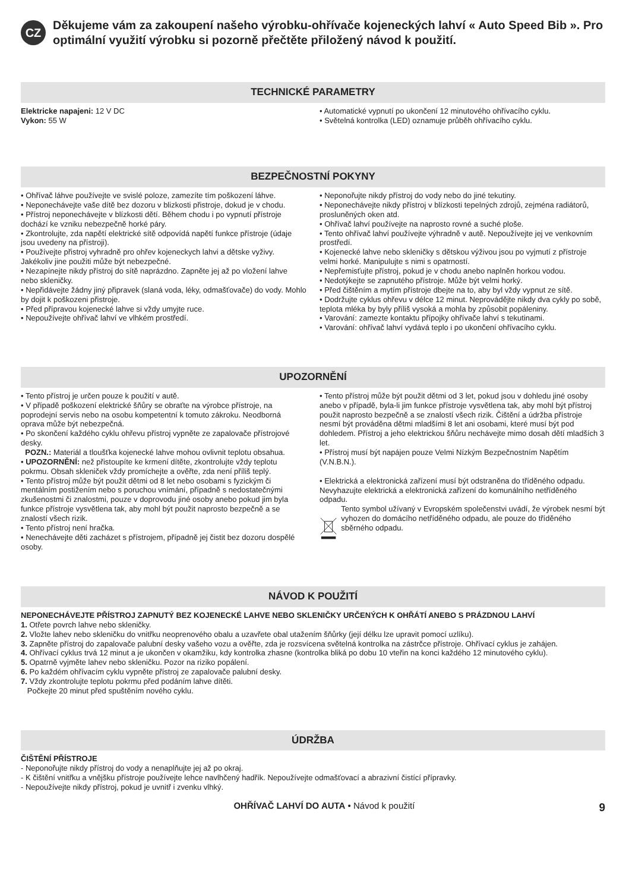CZ
Děkujeme vám za zakoupení našeho výrobku-ohřívače kojeneckých lahví « Auto Speed Bib ». Pro optimální využití výrobku si pozorně přečtěte přiložený návod k použití.
TECHNICKÉ PARAMETRY
Elektricke napajeni: 12 V DC
Vykon: 55 W
• Automatické vypnutí po ukončení 12 minutového ohřívacího cyklu.
• Světelná kontrolka (LED) oznamuje průběh ohřívacího cyklu.
BEZPEČNOSTNÍ POKYNY
• Ohřívač láhve používejte ve svislé poloze, zamezíte tím poškození láhve.
• Neponechávejte vaše dítě bez dozoru v blizkosti přistroje, dokud je v chodu.
• Přístroj neponechávejte v blízkosti dětí. Během chodu i po vypnutí přístroje dochází ke vzniku nebezpečně horké páry.
• Zkontrolujte, zda napětí elektrické sítě odpovídá napětí funkce přístroje (údaje jsou uvedeny na přístroji).
• Používejte přistroj vyhradně pro ohřev kojeneckych lahvi a dětske vyživy. Jakékoliv jine použiti může být nebezpečné.
• Nezapínejte nikdy přístroj do sítě naprázdno. Zapněte jej až po vložení lahve nebo skleničky.
• Nepřidávejte žádny jiný připravek (slaná voda, léky, odmašťovače) do vody. Mohlo by dojit k poškozeni přistroje.
• Před přípravou kojenecké lahve si vždy umyjte ruce.
• Nepoužívejte ohřívač lahví ve vlhkém prostředí.
• Neponořujte nikdy přístroj do vody nebo do jiné tekutiny.
• Neponechávejte nikdy přístroj v blízkosti tepelných zdrojů, zejména radiátorů, prosluněných oken atd.
• Ohřívač lahví používejte na naprosto rovné a suché ploše.
• Tento ohřívač lahví používejte výhradně v autě. Nepoužívejte jej ve venkovním prostředí.
• Kojenecké lahve nebo skleničky s dětskou výživou jsou po vyjmutí z přístroje velmi horké. Manipulujte s nimi s opatrností.
• Nepřemisťujte přístroj, pokud je v chodu anebo naplněn horkou vodou.
• Nedotýkejte se zapnutého přístroje. Může být velmi horký.
• Před čištěním a mytím přístroje dbejte na to, aby byl vždy vypnut ze sítě.
• Dodržujte cyklus ohřevu v délce 12 minut. Neprovádějte nikdy dva cykly po sobě, teplota mléka by byly příliš vysoká a mohla by způsobit popáleniny.
• Varování: zamezte kontaktu přípojky ohřívače lahví s tekutinami.
• Varování: ohřívač lahví vydává teplo i po ukončení ohřívacího cyklu.
UPOZORNĚNÍ
• Tento přístroj je určen pouze k použití v autě.
• V případě poškození elektrické šňůry se obraťte na výrobce přístroje, na poprodejní servis nebo na osobu kompetentní k tomuto zákroku. Neodborná oprava může být nebezpečná.
• Po skončení každého cyklu ohřevu přístroj vypněte ze zapalovače přístrojové desky.
POZN.: Materiál a tloušťka kojenecké lahve mohou ovlivnit teplotu obsahua.
• UPOZORNĚNÍ: než přistoupíte ke krmení dítěte, zkontrolujte vždy teplotu pokrmu. Obsah skleniček vždy promíchejte a ověřte, zda není příliš teplý.
• Tento přístroj může být použit dětmi od 8 let nebo osobami s fyzickým či mentálním postižením nebo s poruchou vnímání, případně s nedostatečnými zkušenostmi či znalostmi, pouze v doprovodu jiné osoby anebo pokud jim byla funkce přístroje vysvětlena tak, aby mohl být použit naprosto bezpečně a se znalostí všech rizik.
• Tento přístroj není hračka.
• Nenechávejte děti zacházet s přístrojem, případně jej čistit bez dozoru dospělé osoby.
• Tento přístroj může být použit dětmi od 3 let, pokud jsou v dohledu jiné osoby anebo v případě, byla-li jim funkce přístroje vysvětlena tak, aby mohl být přístroj použit naprosto bezpečně a se znalostí všech rizik. Čištění a údržba přístroje nesmí být prováděna dětmi mladšími 8 let ani osobami, které musí být pod dohledem. Přístroj a jeho elektrickou šňůru nechávejte mimo dosah dětí mladších 3 let.
• Přístroj musí být napájen pouze Velmi Nízkým Bezpečnostním Napětím (V.N.B.N.).
• Elektrická a elektronická zařízení musí být odstraněna do tříděného odpadu. Nevyhazujte elektrická a elektronická zařízení do komunálního netříděného odpadu.
Tento symbol užívaný v Evropském společenstvi uvádí, že výrobek nesmí být vyhozen do domácího netříděného odpadu, ale pouze do tříděného sběrného odpadu.
NÁVOD K POUŽITÍ
NEPONECHÁVEJTE PŘÍSTROJ ZAPNUTÝ BEZ KOJENECKÉ LAHVE NEBO SKLENIČKY URČENÝCH K OHŘÁTÍ ANEBO S PRÁZDNOU LAHVÍ
1. Otřete povrch lahve nebo skleničky.
2. Vložte lahev nebo skleničku do vnitřku neoprenového obalu a uzavřete obal utažením šňůrky (její délku lze upravit pomocí uzlíku).
3. Zapněte přístroj do zapalovače palubní desky vašeho vozu a ověřte, zda je rozsvícena světelná kontrolka na zástrčce přístroje. Ohřívací cyklus je zahájen.
4. Ohřívací cyklus trvá 12 minut a je ukončen v okamžiku, kdy kontrolka zhasne (kontrolka bliká po dobu 10 vteřin na konci každého 12 minutového cyklu).
5. Opatrně vyjměte lahev nebo skleničku. Pozor na riziko popálení.
6. Po každém ohřívacím cyklu vypněte přístroj ze zapalovače palubní desky.
7. Vždy zkontrolujte teplotu pokrmu před podáním lahve dítěti.
Počkejte 20 minut před spuštěním nového cyklu.
ÚDRŽBA
ČIŠTĚNÍ PŘÍSTROJE
- Neponořujte nikdy přístroj do vody a nenaplňujte jej až po okraj.
- K čištění vnitřku a vnějšku přístroje používejte lehce navlhčený hadřík. Nepoužívejte odmašťovací a abrazivní čistící přípravky.
- Nepoužívejte nikdy přístroj, pokud je uvnitř i zvenku vlhký.
OHŘÍVAČ LAHVÍ DO AUTA • Návod k použití 9